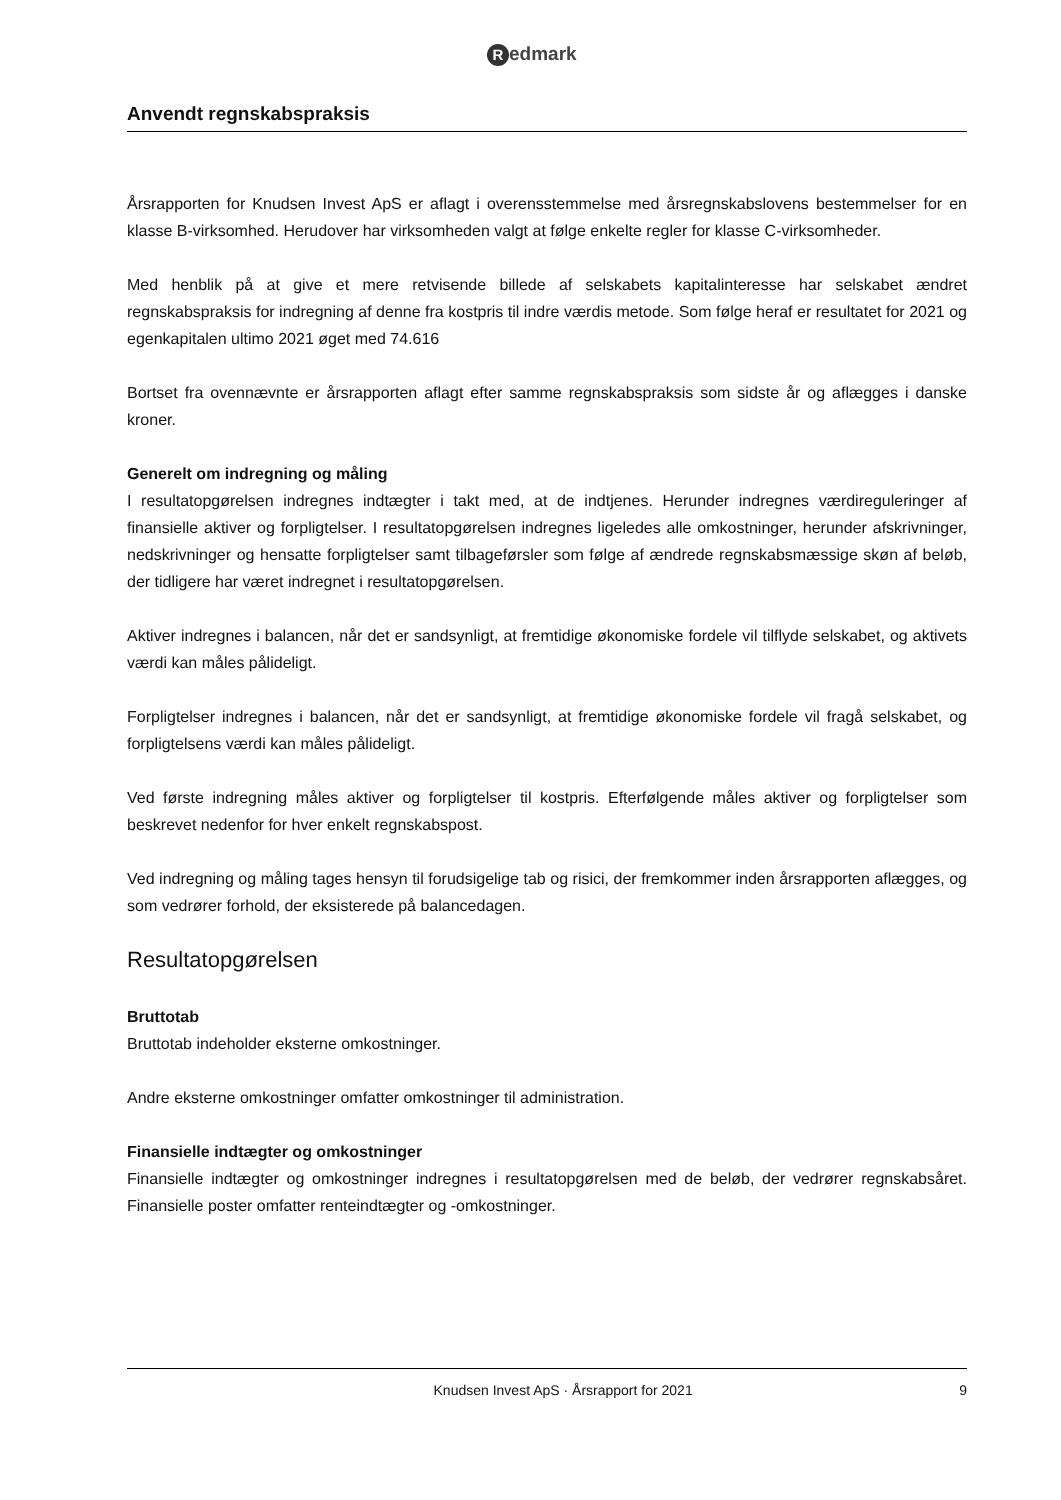Redmark
Anvendt regnskabspraksis
Årsrapporten for Knudsen Invest ApS er aflagt i overensstemmelse med årsregnskabslovens bestemmelser for en klasse B-virksomhed. Herudover har virksomheden valgt at følge enkelte regler for klasse C-virksomheder.
Med henblik på at give et mere retvisende billede af selskabets kapitalinteresse har selskabet ændret regnskabspraksis for indregning af denne fra kostpris til indre værdis metode. Som følge heraf er resultatet for 2021 og egenkapitalen ultimo 2021 øget med 74.616
Bortset fra ovennævnte er årsrapporten aflagt efter samme regnskabspraksis som sidste år og aflægges i danske kroner.
Generelt om indregning og måling
I resultatopgørelsen indregnes indtægter i takt med, at de indtjenes. Herunder indregnes værdireguleringer af finansielle aktiver og forpligtelser. I resultatopgørelsen indregnes ligeledes alle omkostninger, herunder afskrivninger, nedskrivninger og hensatte forpligtelser samt tilbageførsler som følge af ændrede regnskabsmæssige skøn af beløb, der tidligere har været indregnet i resultatopgørelsen.
Aktiver indregnes i balancen, når det er sandsynligt, at fremtidige økonomiske fordele vil tilflyde selskabet, og aktivets værdi kan måles pålideligt.
Forpligtelser indregnes i balancen, når det er sandsynligt, at fremtidige økonomiske fordele vil fragå selskabet, og forpligtelsens værdi kan måles pålideligt.
Ved første indregning måles aktiver og forpligtelser til kostpris. Efterfølgende måles aktiver og forpligtelser som beskrevet nedenfor for hver enkelt regnskabspost.
Ved indregning og måling tages hensyn til forudsigelige tab og risici, der fremkommer inden årsrapporten aflægges, og som vedrører forhold, der eksisterede på balancedagen.
Resultatopgørelsen
Bruttotab
Bruttotab indeholder eksterne omkostninger.
Andre eksterne omkostninger omfatter omkostninger til administration.
Finansielle indtægter og omkostninger
Finansielle indtægter og omkostninger indregnes i resultatopgørelsen med de beløb, der vedrører regnskabsåret. Finansielle poster omfatter renteindtægter og -omkostninger.
Knudsen Invest ApS · Årsrapport for 2021 9